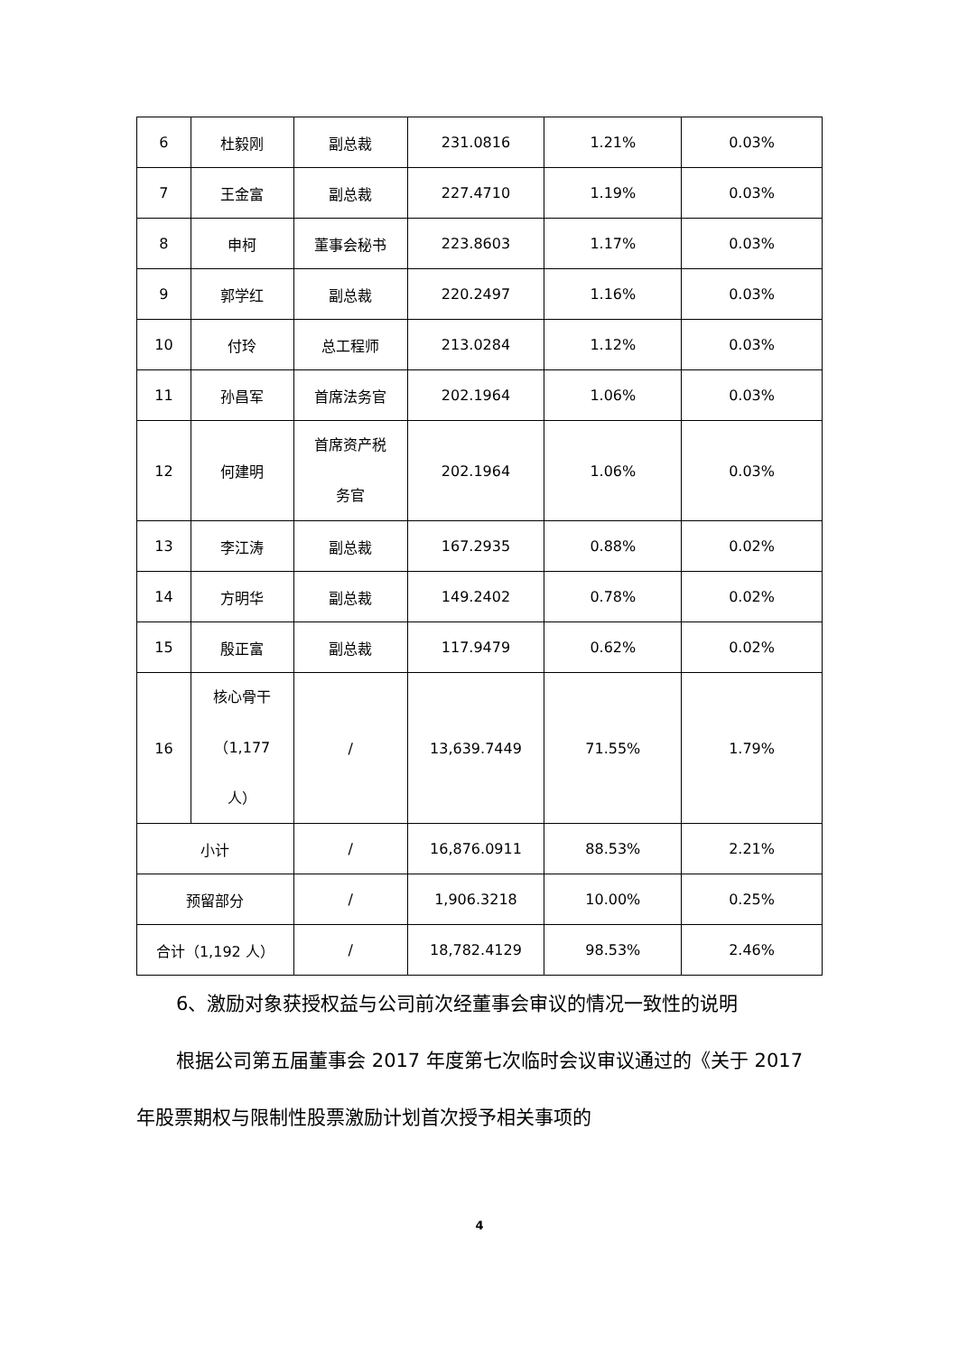| 6 | 杜毅刚 | 副总裁 | 231.0816 | 1.21% | 0.03% |
| 7 | 王金富 | 副总裁 | 227.4710 | 1.19% | 0.03% |
| 8 | 申柯 | 董事会秘书 | 223.8603 | 1.17% | 0.03% |
| 9 | 郭学红 | 副总裁 | 220.2497 | 1.16% | 0.03% |
| 10 | 付玲 | 总工程师 | 213.0284 | 1.12% | 0.03% |
| 11 | 孙昌军 | 首席法务官 | 202.1964 | 1.06% | 0.03% |
| 12 | 何建明 | 首席资产税 务官 | 202.1964 | 1.06% | 0.03% |
| 13 | 李江涛 | 副总裁 | 167.2935 | 0.88% | 0.02% |
| 14 | 方明华 | 副总裁 | 149.2402 | 0.78% | 0.02% |
| 15 | 殷正富 | 副总裁 | 117.9479 | 0.62% | 0.02% |
| 16 | 核心骨干 （1,177 人） | / | 13,639.7449 | 71.55% | 1.79% |
| 小计 | | / | 16,876.0911 | 88.53% | 2.21% |
| 预留部分 | | / | 1,906.3218 | 10.00% | 0.25% |
| 合计（1,192 人） | | / | 18,782.4129 | 98.53% | 2.46% |
6、激励对象获授权益与公司前次经董事会审议的情况一致性的说明
根据公司第五届董事会 2017 年度第七次临时会议审议通过的《关于 2017 年股票期权与限制性股票激励计划首次授予相关事项的
4